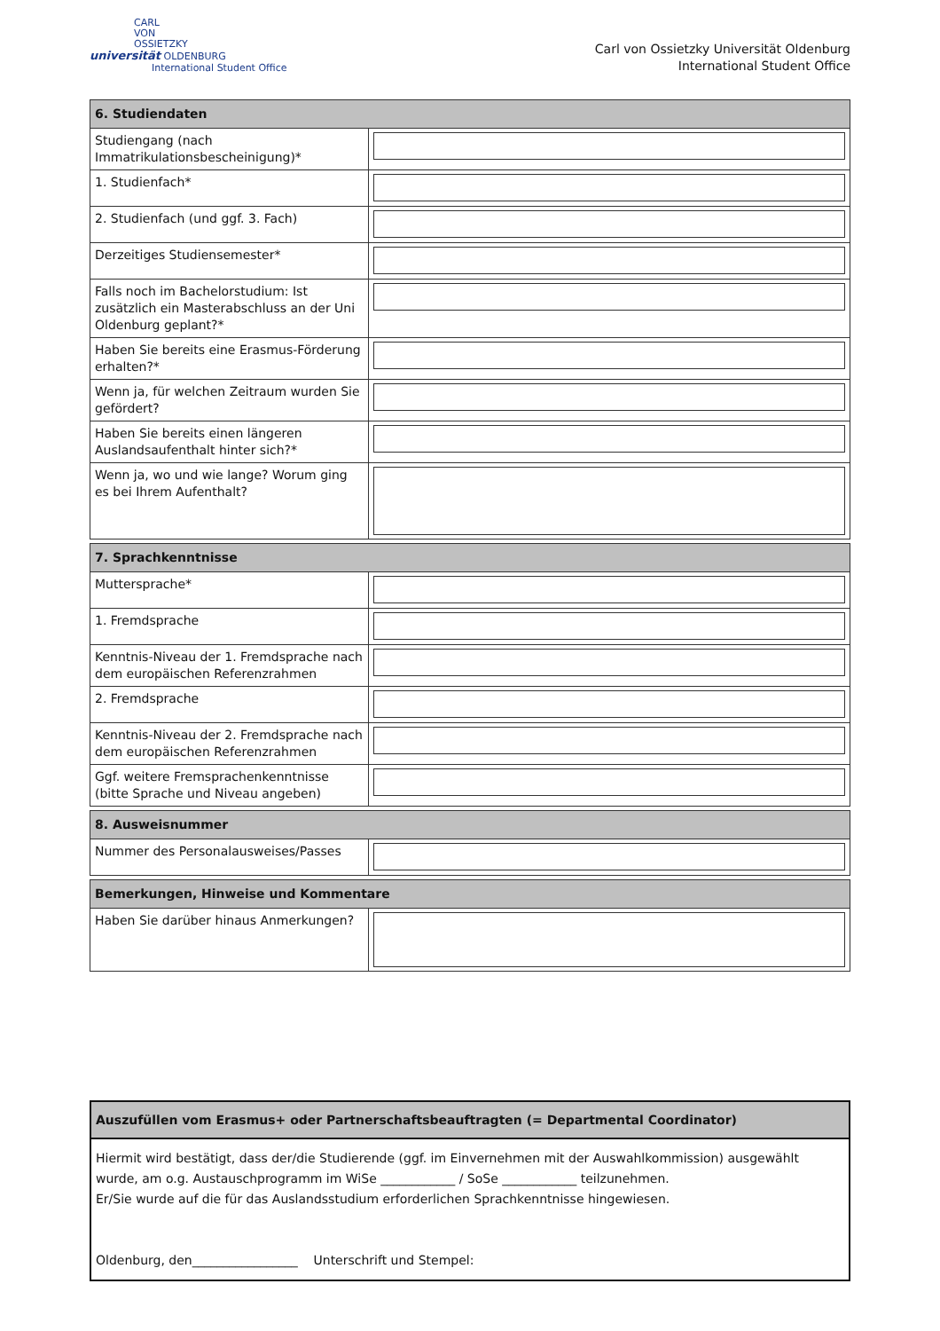CARL
VON
OSSIETZKY
universität OLDENBURG
International Student Office
Carl von Ossietzky Universität Oldenburg
International Student Office
| 6. Studiendaten | |
| --- | --- |
| Studiengang (nach Immatrikulationsbescheinigung)* | |
| 1. Studienfach* | |
| 2. Studienfach (und ggf. 3. Fach) | |
| Derzeitiges Studiensemester* | |
| Falls noch im Bachelorstudium: Ist zusätzlich ein Masterabschluss an der Uni Oldenburg geplant?* | |
| Haben Sie bereits eine Erasmus-Förderung erhalten?* | |
| Wenn ja, für welchen Zeitraum wurden Sie gefördert? | |
| Haben Sie bereits einen längeren Auslandsaufenthalt hinter sich?* | |
| Wenn ja, wo und wie lange? Worum ging es bei Ihrem Aufenthalt? | |
| 7. Sprachkenntnisse | |
| --- | --- |
| Muttersprache* | |
| 1. Fremdsprache | |
| Kenntnis-Niveau der 1. Fremdsprache nach dem europäischen Referenzrahmen | |
| 2. Fremdsprache | |
| Kenntnis-Niveau der 2. Fremdsprache nach dem europäischen Referenzrahmen | |
| Ggf. weitere Fremsprachenkenntnisse (bitte Sprache und Niveau angeben) | |
| 8. Ausweisnummer | |
| --- | --- |
| Nummer des Personalausweises/Passes | |
| Bemerkungen, Hinweise und Kommentare | |
| --- | --- |
| Haben Sie darüber hinaus Anmerkungen? | |
Auszufüllen vom Erasmus+ oder Partnerschaftsbeauftragten (= Departmental Coordinator)
Hiermit wird bestätigt, dass der/die Studierende (ggf. im Einvernehmen mit der Auswahlkommission) ausgewählt wurde, am o.g. Austauschprogramm im WiSe ____________ / SoSe ____________ teilzunehmen.
Er/Sie wurde auf die für das Auslandsstudium erforderlichen Sprachkenntnisse hingewiesen.
Oldenburg, den_________________ Unterschrift und Stempel: